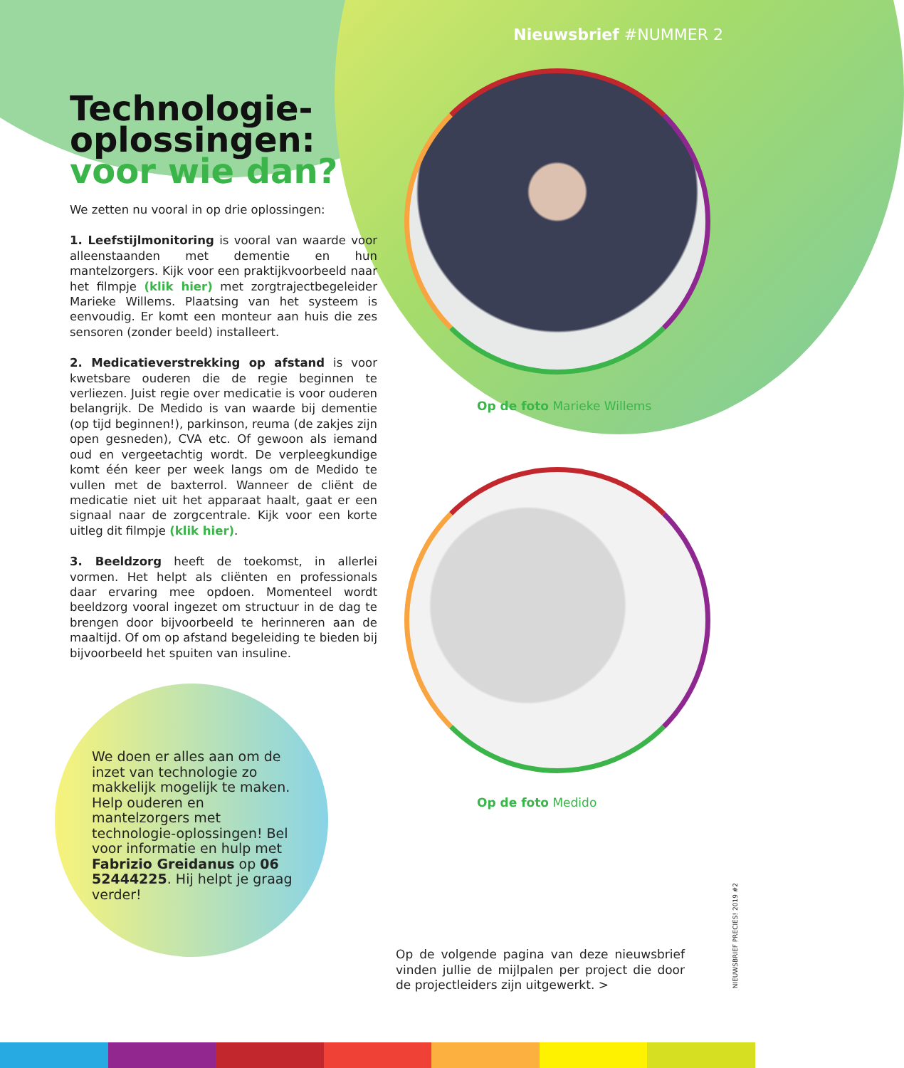Nieuwsbrief #NUMMER 2
Technologie-
oplossingen:
voor wie dan?
We zetten nu vooral in op drie oplossingen:
1. Leefstijlmonitoring is vooral van waarde voor alleenstaanden met dementie en hun mantelzorgers. Kijk voor een praktijkvoorbeeld naar het filmpje (klik hier) met zorgtrajectbegeleider Marieke Willems. Plaatsing van het systeem is eenvoudig. Er komt een monteur aan huis die zes sensoren (zonder beeld) installeert.
2. Medicatieverstrekking op afstand is voor kwetsbare ouderen die de regie beginnen te verliezen. Juist regie over medicatie is voor ouderen belangrijk. De Medido is van waarde bij dementie (op tijd beginnen!), parkinson, reuma (de zakjes zijn open gesneden), CVA etc. Of gewoon als iemand oud en vergeetachtig wordt. De verpleegkundige komt één keer per week langs om de Medido te vullen met de baxterrol. Wanneer de cliënt de medicatie niet uit het apparaat haalt, gaat er een signaal naar de zorgcentrale. Kijk voor een korte uitleg dit filmpje (klik hier).
3. Beeldzorg heeft de toekomst, in allerlei vormen. Het helpt als cliënten en professionals daar ervaring mee opdoen. Momenteel wordt beeldzorg vooral ingezet om structuur in de dag te brengen door bijvoorbeeld te herinneren aan de maaltijd. Of om op afstand begeleiding te bieden bij bijvoorbeeld het spuiten van insuline.
Op de foto Marieke Willems
Op de foto Medido
We doen er alles aan om de inzet van technologie zo makkelijk mogelijk te maken. Help ouderen en mantelzorgers met technologie-oplossingen! Bel voor informatie en hulp met Fabrizio Greidanus op 06 52444225. Hij helpt je graag verder!
Op de volgende pagina van deze nieuwsbrief vinden jullie de mijlpalen per project die door de projectleiders zijn uitgewerkt. >
NIEUWSBRIEF PRECIES! 2019 #2